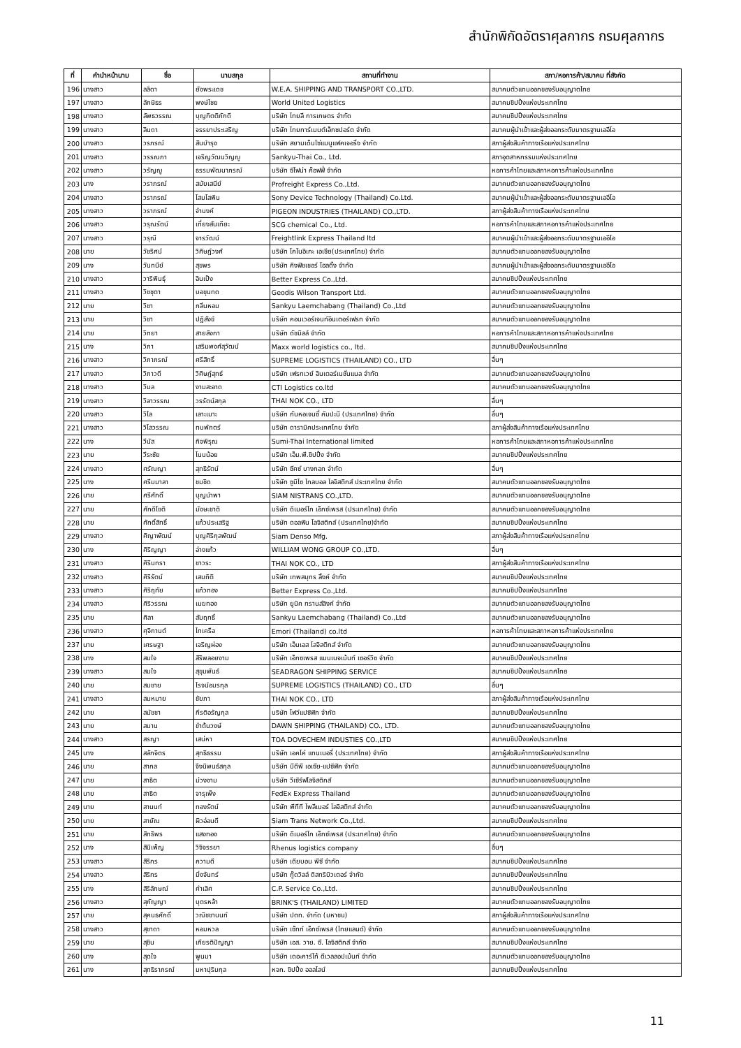สำนักพิกัดอัตราศุลกากร กรมศุลกากร
| ที่ | คำนำหน้านาม | ชื่อ | นามสกุล | สถานที่ทำงาน | สภา/หอการค้า/สมาคม ที่สังกัด |
| --- | --- | --- | --- | --- | --- |
| 196 | นางสาว | ลลิดา | ยังพระเดช | W.E.A. SHIPPING AND TRANSPORT CO.,LTD. | สมาคมตัวแทนออกของรับอนุญาตไทย |
| 197 | นางสาว | ลักษิธร | พงษ์ไชย | World United Logistics | สมาคมชิปปิ้งแห่งประเทศไทย |
| 198 | นางสาว | ลัพธวรรณ | บุญกิตติภักดี | บริษัท ไทยลี การเกษตร จำกัด | สมาคมชิปปิ้งแห่งประเทศไทย |
| 199 | นางสาว | ลินดา | จรรยาประเสริญ | บริษัท ไทยการ์เมนต์เอ็กซปอร์ต จำกัด | สมาคมผู้นำเข้าและผู้ส่งออกระดับมาตรฐานเออีโอ |
| 200 | นางสาว | วรภรณ์ | สินบำรุง | บริษัท สยามเด็นโซ่แมนูแฟคเจอริ่ง จำกัด | สภาผู้ส่งสินค้าทางเรือแห่งประเทศไทย |
| 201 | นางสาว | วรรณภา | เจริญวัฒนวิญญู | Sankyu-Thai Co., Ltd. | สภาอุตสาหกรรมแห่งประเทศไทย |
| 202 | นางสาว | วรัญญู | ธรรมพัฒนาภรณ์ | บริษัท ซิโฟน่า ค๊อฟฟี่ จำกัด | หอการค้าไทยและสภาหอการค้าแห่งประเทศไทย |
| 203 | นาง | วราภรณ์ | สมัยเสนีย์ | Profreight Express Co.,Ltd. | สมาคมตัวแทนออกของรับอนุญาตไทย |
| 204 | นางสาว | วราภรณ์ | โสมโสพิน | Sony Device Technology (Thailand) Co.Ltd. | สมาคมผู้นำเข้าและผู้ส่งออกระดับมาตรฐานเออีโอ |
| 205 | นางสาว | วราภรณ์ | จำนงค์ | PIGEON INDUSTRIES (THAILAND) CO.,LTD. | สภาผู้ส่งสินค้าทางเรือแห่งประเทศไทย |
| 206 | นางสาว | วรุณรัตน์ | เที่ยงสันเทียะ | SCG chemical Co., Ltd. | หอการค้าไทยและสภาหอการค้าแห่งประเทศไทย |
| 207 | นางสาว | วรุณี | จารวัฒน์ | Freightlink Express Thailand ltd | สมาคมผู้นำเข้าและผู้ส่งออกระดับมาตรฐานเออีโอ |
| 208 | นาย | วัชริศน์ | วิศิษฎ์วงศ์ | บริษัท โคโนอิเกะ เอเชีย(ประเทศไทย) จำกัด | สมาคมตัวแทนออกของรับอนุญาตไทย |
| 209 | นาง | วันทนีย์ | สุขพร | บริษัท คิงฟิชเชอร์ โฮลดิ้ง จำกัด | สมาคมผู้นำเข้าและผู้ส่งออกระดับมาตรฐานเออีโอ |
| 210 | นางสาว | วาริพินธุ์ | อินเป็ง | Better Express Co.,Ltd. | สมาคมชิปปิ้งแห่งประเทศไทย |
| 211 | นางสาว | วิชชุตา | บอขุนทด | Geodis Wilson Transport Ltd. | สมาคมตัวแทนออกของรับอนุญาตไทย |
| 212 | นาย | วิชา | กลิ่นหอม | Sankyu Laemchabang (Thailand) Co.,Ltd | สมาคมตัวแทนออกของรับอนุญาตไทย |
| 213 | นาย | วิชา | ปฎิสังข์ | บริษัท คอนเวอร์เจนท์อินเตอร์เฟรท จำกัด | สมาคมตัวแทนออกของรับอนุญาตไทย |
| 214 | นาย | วิทยา | สายลังกา | บริษัท ดัชมิลล์ จำกัด | หอการค้าไทยและสภาหอการค้าแห่งประเทศไทย |
| 215 | นาง | วิภา | เสริมพงศ์สุวัฒน์ | Maxx world logistics co., ltd. | สมาคมชิปปิ้งแห่งประเทศไทย |
| 216 | นางสาว | วิภาภรณ์ | ศรีสิทธิ์ | SUPREME LOGISTICS (THAILAND) CO., LTD | อื่นๆ |
| 217 | นางสาว | วิภาวดี | วิศิษฎ์สุทธ์ | บริษัท เฟรทเวย์ อินเตอร์เนชั่นแนล จำกัด | สมาคมตัวแทนออกของรับอนุญาตไทย |
| 218 | นางสาว | วิมล | งามสะอาด | CTI Logistics co.ltd | สมาคมตัวแทนออกของรับอนุญาตไทย |
| 219 | นางสาว | วิลาวรรณ | วรรัตน์สกุล | THAI NOK CO., LTD | อื่นๆ |
| 220 | นางสาว | วิไล | เลาะเมาะ | บริษัท กันหอเจนซี่ คัมปะนี (ประเทศไทย) จำกัด | อื่นๆ |
| 221 | นางสาว | วิไลวรรณ | ทบพักตร์ | บริษัท ดารามิคประเทศไทย จำกัด | สภาผู้ส่งสินค้าทางเรือแห่งประเทศไทย |
| 222 | นาง | วีนัส | กิจพิรุณ | Sumi-Thai International limited | หอการค้าไทยและสภาหอการค้าแห่งประเทศไทย |
| 223 | นาย | วีระชัย | โนนน้อย | บริษัท เอ็ม.พี.ชิปปิ้ง จำกัด | สมาคมชิปปิ้งแห่งประเทศไทย |
| 224 | นางสาว | ศรัณญา | สุทธิรัตน์ | บริษัท ซีคซ์ บางกอก จำกัด | อื่นๆ |
| 225 | นาง | ศรีมมาลา | ชมชิด | บริษัท ซูมิโซ โกลบอล โลจิสติกส์ ประเทศไทย จำกัด | สมาคมตัวแทนออกของรับอนุญาตไทย |
| 226 | นาย | ศรีศักดิ์ | บุญนำพา | SIAM NISTRANS CO.,LTD. | สมาคมตัวแทนออกของรับอนุญาตไทย |
| 227 | นาย | ศักดิโชติ | มังษะชาติ | บริษัท ดิเมอร์โก เอ็กซ์เพรส (ประเทศไทย) จำกัด | สมาคมตัวแทนออกของรับอนุญาตไทย |
| 228 | นาย | ศักดิ์สิทธิ์ | แก้วประเสริฐ | บริษัท ดอลฟิน โลจิสติกส์ (ประเทศไทย)จำกัด | สมาคมชิปปิ้งแห่งประเทศไทย |
| 229 | นางสาว | ศิญาพัฒน์ | บุญศิริกุลพัฒน์ | Siam Denso Mfg. | สภาผู้ส่งสินค้าทางเรือแห่งประเทศไทย |
| 230 | นาง | ศิริญญา | อ่างแก้ว | WILLIAM WONG GROUP CO.,LTD. | อื่นๆ |
| 231 | นางสาว | ศิรินทรา | ชาวระ | THAI NOK CO., LTD | สภาผู้ส่งสินค้าทางเรือแห่งประเทศไทย |
| 232 | นางสาว | ศิริรัตน์ | เสมถิติ | บริษัท เทพสมุทร ลิ้งค์ จำกัด | สมาคมชิปปิ้งแห่งประเทศไทย |
| 233 | นางสาว | ศิริฤทัย | แก้วทอง | Better Express Co.,Ltd. | สมาคมชิปปิ้งแห่งประเทศไทย |
| 234 | นางสาว | ศิริวรรณ | เมฆทอง | บริษัท ยูนิค ทรานส์ลิงค์ จำกัด | สมาคมตัวแทนออกของรับอนุญาตไทย |
| 235 | นาย | ศิลา | สัมฤทธิ์ | Sankyu Laemchabang (Thailand) Co.,Ltd | สมาคมตัวแทนออกของรับอนุญาตไทย |
| 236 | นางสาว | ศุจิกานต์ | ไทเครือ | Emori (Thailand) co.ltd | หอการค้าไทยและสภาหอการค้าแห่งประเทศไทย |
| 237 | นาย | เศรษฐา | เจริญผ่อง | บริษัท เอ็นเอส โลจิสติกส์ จำกัด | สมาคมตัวแทนออกของรับอนุญาตไทย |
| 238 | นาง | สมใจ | สิริพลอยงาม | บริษัท เอ็กซเพรส แมนเนจเม้นท์ เซอร์วิซ จำกัด | สมาคมชิปปิ้งแห่งประเทศไทย |
| 239 | นางสาว | สมใจ | สุขุมพันธ์ | SEADRAGON SHIPPING SERVICE | สมาคมชิปปิ้งแห่งประเทศไทย |
| 240 | นาย | สมชาย | โรจน์อมรกุล | SUPREME LOGISTICS (THAILAND) CO., LTD | อื่นๆ |
| 241 | นางสาว | สมหมาย | ชัยภา | THAI NOK CO., LTD | สภาผู้ส่งสินค้าทางเรือแห่งประเทศไทย |
| 242 | นาย | สมัชชา | กีรติอรัญกุล | บริษัท ไฟว์แปซิฟิก จำกัด | สมาคมชิปปิ้งแห่งประเทศไทย |
| 243 | นาย | สมาน | ขำต้นวงษ์ | DAWN SHIPPING (THAILAND) CO., LTD. | สมาคมตัวแทนออกของรับอนุญาตไทย |
| 244 | นางสาว | สรญา | เสน่หา | TOA DOVECHEM INDUSTIES CO.,LTD | สมาคมชิปปิ้งแห่งประเทศไทย |
| 245 | นาง | สลักจิตร | สุทธิธรรม | บริษัท เอคโค่ แทนเนอรี่ (ประเทศไทย) จำกัด | สภาผู้ส่งสินค้าทางเรือแห่งประเทศไทย |
| 246 | นาย | สากล | จึงนิพนธ์สกุล | บริษัท บีดีพี เอเซีย-แปซิฟิค จำกัด | สมาคมตัวแทนออกของรับอนุญาตไทย |
| 247 | นาย | สาธิต | ม่วงงาม | บริษัท วีเซิร์ฟโลจิสติกส์ | สมาคมตัวแทนออกของรับอนุญาตไทย |
| 248 | นาย | สาธิต | จารุเพ็ง | FedEx Express Thailand | สมาคมตัวแทนออกของรับอนุญาตไทย |
| 249 | นาย | สานนท์ | ทองรัตน์ | บริษัท พีทีที โพลีเมอร์ โลจิสติกส์ จำกัด | สมาคมตัวแทนออกของรับอนุญาตไทย |
| 250 | นาย | สายัณ | ผิวอ่อนดี | Siam Trans Network Co.,Ltd. | สมาคมชิปปิ้งแห่งประเทศไทย |
| 251 | นาย | สิทธิพร | แสงทอง | บริษัท ดิเมอร์โก เอ็กซ์เพรส (ประเทศไทย) จำกัด | สมาคมตัวแทนออกของรับอนุญาตไทย |
| 252 | นาง | สินิเพ็ญ | วิจิจรรยา | Rhenus logistics company | อื่นๆ |
| 253 | นางสาว | สิริกร | ความดี | บริษัท เดียบอน พีซี จำกัด | สมาคมชิปปิ้งแห่งประเทศไทย |
| 254 | นางสาว | สิริกร | มิ่งจันทร์ | บริษัท กู๊ดวิลล์ ดิสทริบิวเตอร์ จำกัด | สมาคมชิปปิ้งแห่งประเทศไทย |
| 255 | นาง | สิริลักษณ์ | คำเลิศ | C.P. Service Co.,Ltd. | สมาคมชิปปิ้งแห่งประเทศไทย |
| 256 | นางสาว | สุกัญญา | บุตรหล้า | BRINK'S (THAILAND) LIMITED | สมาคมตัวแทนออกของรับอนุญาตไทย |
| 257 | นาย | สุคนธศักดิ์ | วณิชชานนท์ | บริษัท ปตท. จำกัด (มหาชน) | สภาผู้ส่งสินค้าทางเรือแห่งประเทศไทย |
| 258 | นางสาว | สุชาดา | หอมหวล | บริษัท เซ็ทท์ เอ็กซ์เพรส (ไทยแลนด์) จำกัด | สมาคมตัวแทนออกของรับอนุญาตไทย |
| 259 | นาย | สุชิน | เกียรติปัญญา | บริษัท เอส. วาย. ซี. โลจิสติกส์ จำกัด | สมาคมชิปปิ้งแห่งประเทศไทย |
| 260 | นาง | สุดใจ | พูนมา | บริษัท เดอะคาร์โก้ ดีเวลลอปเม้นท์ จำกัด | สมาคมตัวแทนออกของรับอนุญาตไทย |
| 261 | นาง | สุทธิราภรณ์ | มหาปุริมกุล | หจก. ชิปปิ้ง ออลไลน์ | สมาคมชิปปิ้งแห่งประเทศไทย |
11